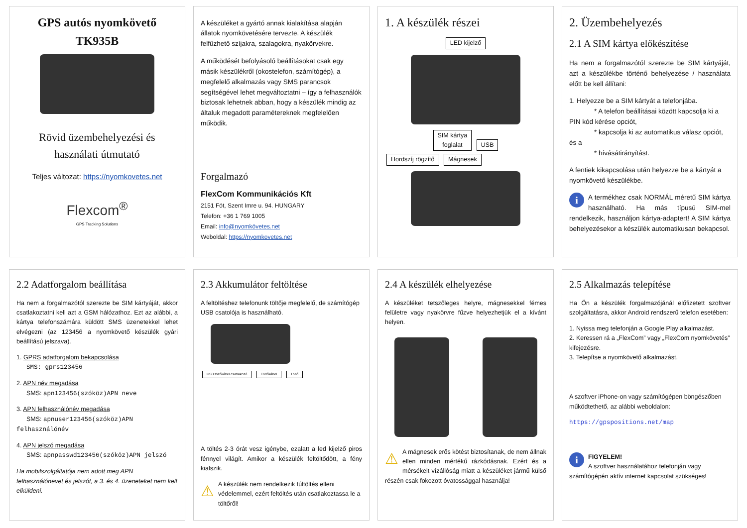GPS autós nyomkövető
TK935B
Rövid üzembehelyezési és használati útmutató
Teljes változat: https://nyomkovetes.net
Flexcom<sup>®</sup>
GPS Tracking Solutions
A készüléket a gyártó annak kialakítása alapján állatok nyomkövetésére tervezte. A készülék felfűzhető szíjakra, szalagokra, nyakörvekre.
A működését befolyásoló beállításokat csak egy másik készülékről (okostelefon, számítógép), a megfelelő alkalmazás vagy SMS parancsok segítségével lehet megváltoztatni – így a felhasználók biztosak lehetnek abban, hogy a készülék mindig az általuk megadott paramétereknek megfelelően működik.
Forgalmazó
FlexCom Kommunikációs Kft
2151 Fót, Szent Imre u. 94. HUNGARY
Telefon: +36 1 769 1005
Email: info@nyomkövetes.net
Weboldal: https://nyomkovetes.net
1. A készülék részei
LED kijelző
SIM kártya
foglalat USB
Hordszíj rögzítő Mágnesek
2. Üzembehelyezés
2.1 A SIM kártya előkészítése
Ha nem a forgalmazótól szerezte be SIM kártyáját, azt a készülékbe történő behelyezése / használata előtt be kell állítani:
1. Helyezze be a SIM kártyát a telefonjába.
* A telefon beállításai között kapcsolja ki a PIN kód kérése opciót,
* kapcsolja ki az automatikus válasz opciót, és a
* hívásátirányítást.
A fentiek kikapcsolása után helyezze be a kártyát a nyomkövető készülékbe.
i A termékhez csak NORMÁL méretű SIM kártya használható. Ha más típusú SIM-mel rendelkezik, használjon kártya-adaptert! A SIM kártya behelyezésekor a készülék automatikusan bekapcsol.
2.2 Adatforgalom beállítása
Ha nem a forgalmazótól szerezte be SIM kártyáját, akkor csatlakoztatni kell azt a GSM hálózathoz. Ezt az alábbi, a kártya telefonszámára küldött SMS üzenetekkel lehet elvégezni (az 123456 a nyomkövető készülék gyári beállítású jelszava).
1. GPRS adatforgalom bekapcsolása
SMS: gprs123456
2. APN név megadása
SMS: apn123456(szóköz)APN neve
3. APN felhasználónév megadása
SMS: apnuser123456(szóköz)APN felhasználónév
4. APN jelszó megadása
SMS: apnpasswd123456(szóköz)APN jelszó
Ha mobilszolgáltatója nem adott meg APN felhasználónevet és jelszót, a 3. és 4. üzeneteket nem kell elküldeni.
2.3 Akkumulátor feltöltése
A feltöltéshez telefonunk töltője megfelelő, de számítógép USB csatolója is használható.
USB töltőkábel csatlakozó Töltőkábel Töltő
A töltés 2-3 órát vesz igénybe, ezalatt a led kijelző piros fénnyel világít. Amikor a készülék feltöltődött, a fény kialszik.
⚠ A készülék nem rendelkezik túltöltés elleni védelemmel, ezért feltöltés után csatlakoztassa le a töltőről!
2.4 A készülék elhelyezése
A készüléket tetszőleges helyre, mágnesekkel fémes felületre vagy nyakörvre fűzve helyezhetjük el a kívánt helyen.
⚠ A mágnesek erős kötést biztosítanak, de nem állnak ellen minden mértékű rázkódásnak. Ezért és a mérsékelt vízállóság miatt a készüléket jármű külső részén csak fokozott óvatossággal használja!
2.5 Alkalmazás telepítése
Ha Ön a készülék forgalmazójánál előfizetett szoftver szolgáltatásra, akkor Android rendszerű telefon esetében:
1. Nyissa meg telefonján a Google Play alkalmazást.
2. Keressen rá a „FlexCom” vagy „FlexCom nyomkövetés” kifejezésre.
3. Telepítse a nyomkövető alkalmazást.
A szoftver iPhone-on vagy számítógépen böngészőben működtethető, az alábbi weboldalon:
https://gpspositions.net/map
iFIGYELEM!
A szoftver használatához telefonján vagy számítógépén aktív internet kapcsolat szükséges!